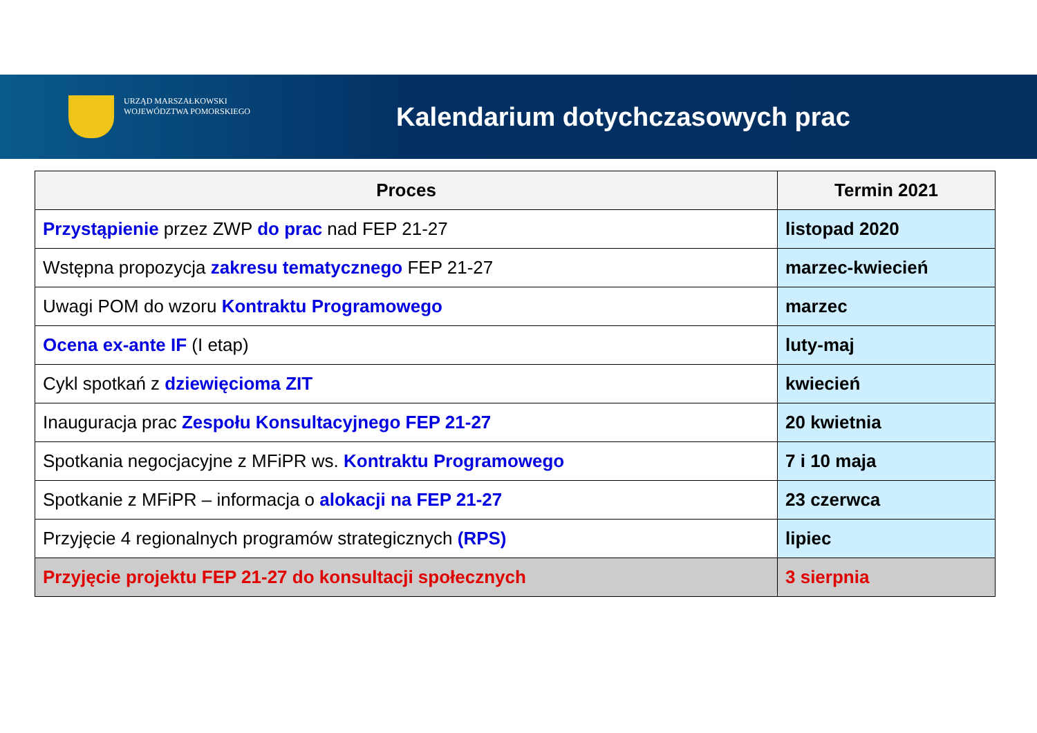URZĄD MARSZAŁKOWSKI
WOJEWÓDZTWA POMORSKIEGO
Kalendarium dotychczasowych prac
| Proces | Termin 2021 |
| --- | --- |
| Przystąpienie przez ZWP do prac nad FEP 21-27 | listopad 2020 |
| Wstępna propozycja zakresu tematycznego FEP 21-27 | marzec-kwiecień |
| Uwagi POM do wzoru Kontraktu Programowego | marzec |
| Ocena ex-ante IF (I etap) | luty-maj |
| Cykl spotkań z dziewięcioma ZIT | kwiecień |
| Inauguracja prac Zespołu Konsultacyjnego FEP 21-27 | 20 kwietnia |
| Spotkania negocjacyjne z MFiPR ws. Kontraktu Programowego | 7 i 10 maja |
| Spotkanie z MFiPR – informacja o alokacji na FEP 21-27 | 23 czerwca |
| Przyjęcie 4 regionalnych programów strategicznych (RPS) | lipiec |
| Przyjęcie projektu FEP 21-27 do konsultacji społecznych | 3 sierpnia |